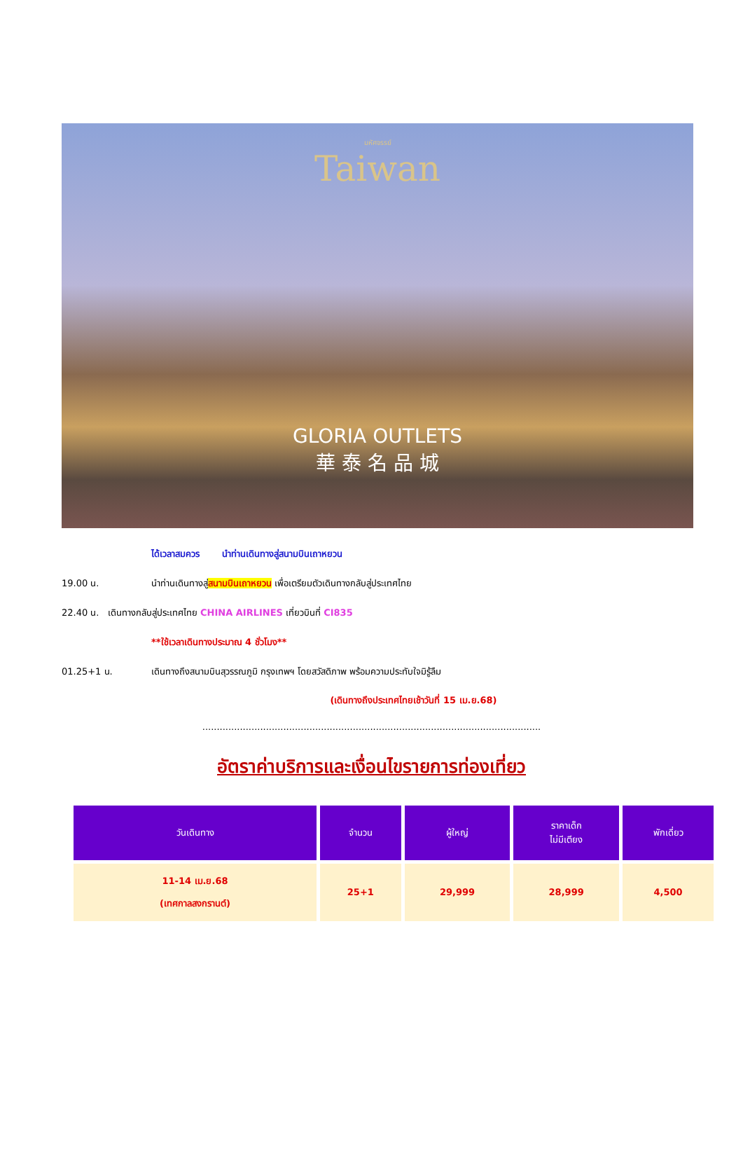มหัศจรรย์
Taiwan
GLORIA OUTLETS
華 泰 名 品 城
ได้เวลาสมควร นำท่านเดินทางสู่สนามบินเถาหยวน
19.00 น. นำท่านเดินทางสู่สนามบินเถาหยวน เพื่อเตรียมตัวเดินทางกลับสู่ประเทศไทย
22.40 น. เดินทางกลับสู่ประเทศไทย CHINA AIRLINES เที่ยวบินที่ CI835
**ใช้เวลาเดินทางประมาณ 4 ชั่วโมง**
01.25+1 น. เดินทางถึงสนามบินสุวรรณภูมิ กรุงเทพฯ โดยสวัสดิภาพ พร้อมความประทับใจมิรู้ลืม
(เดินทางถึงประเทศไทยเช้าวันที่ 15 เม.ย.68)
.....................................................................................................................
อัตราค่าบริการและเงื่อนไขรายการท่องเที่ยว
| วันเดินทาง | จำนวน | ผู้ใหญ่ | ราคาเด็ก ไม่มีเตียง | พักเดี่ยว |
| --- | --- | --- | --- | --- |
| 11-14 เม.ย.68 (เทศกาลสงกรานต์) | 25+1 | 29,999 | 28,999 | 4,500 |